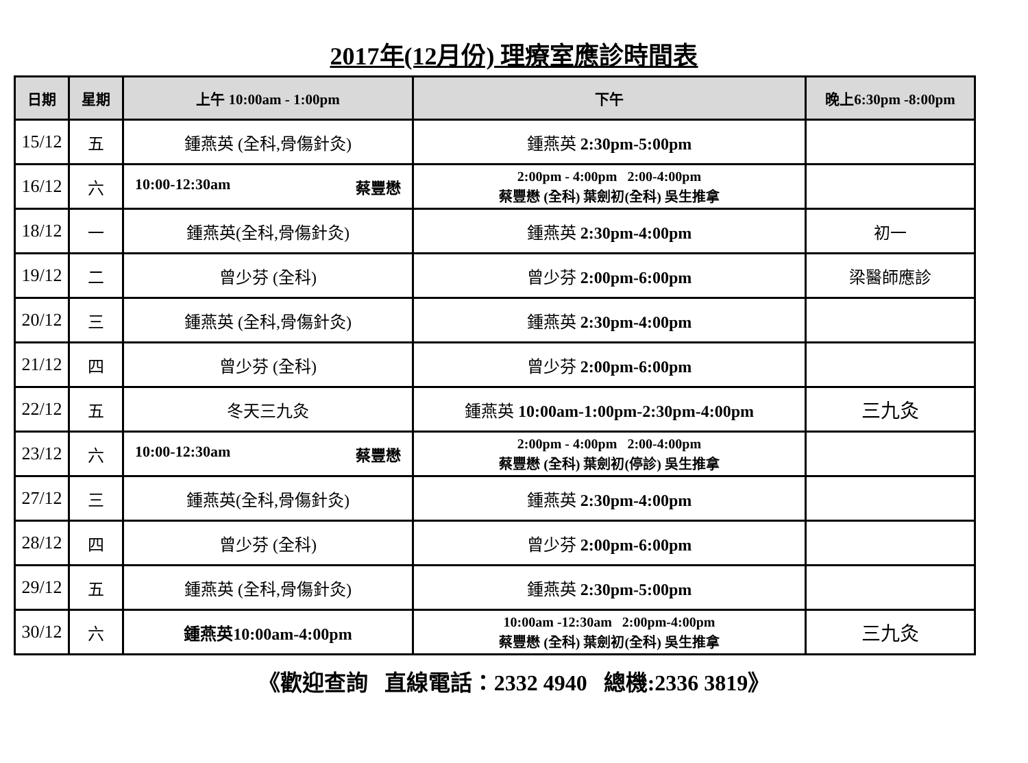2017年(12月份) 理療室應診時間表
| 日期 | 星期 | 上午 10:00am - 1:00pm | 下午 | 晚上6:30pm -8:00pm |
| --- | --- | --- | --- | --- |
| 15/12 | 五 | 鍾燕英 (全科,骨傷針灸) | 鍾燕英 2:30pm-5:00pm | |
| 16/12 | 六 | 10:00-12:30am 蔡豐懋 | 2:00pm - 4:00pm 2:00-4:00pm 蔡豐懋 (全科) 葉劍初(全科) 吳生推拿 | |
| 18/12 | 一 | 鍾燕英(全科,骨傷針灸) | 鍾燕英 2:30pm-4:00pm | 初一 |
| 19/12 | 二 | 曾少芬 (全科) | 曾少芬 2:00pm-6:00pm | 梁醫師應診 |
| 20/12 | 三 | 鍾燕英 (全科,骨傷針灸) | 鍾燕英 2:30pm-4:00pm | |
| 21/12 | 四 | 曾少芬 (全科) | 曾少芬 2:00pm-6:00pm | |
| 22/12 | 五 | 冬天三九灸 | 鍾燕英 10:00am-1:00pm-2:30pm-4:00pm | 三九灸 |
| 23/12 | 六 | 10:00-12:30am 蔡豐懋 | 2:00pm - 4:00pm 2:00-4:00pm 蔡豐懋 (全科) 葉劍初(停診) 吳生推拿 | |
| 27/12 | 三 | 鍾燕英(全科,骨傷針灸) | 鍾燕英 2:30pm-4:00pm | |
| 28/12 | 四 | 曾少芬 (全科) | 曾少芬 2:00pm-6:00pm | |
| 29/12 | 五 | 鍾燕英 (全科,骨傷針灸) | 鍾燕英 2:30pm-5:00pm | |
| 30/12 | 六 | 鍾燕英10:00am-4:00pm | 10:00am -12:30am 2:00pm-4:00pm 蔡豐懋 (全科) 葉劍初(全科) 吳生推拿 | 三九灸 |
《歡迎查詢 直線電話：2332 4940 總機:2336 3819》